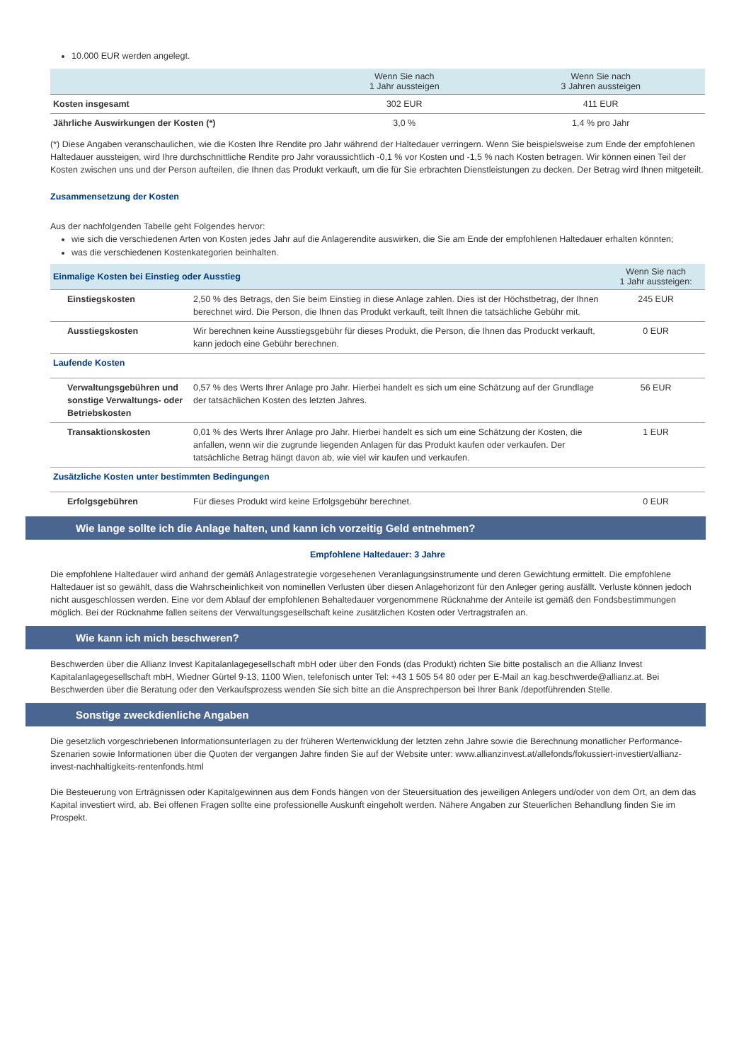10.000 EUR werden angelegt.
| | Wenn Sie nach 1 Jahr aussteigen | Wenn Sie nach 3 Jahren aussteigen |
| --- | --- | --- |
| Kosten insgesamt | 302 EUR | 411 EUR |
| Jährliche Auswirkungen der Kosten (*) | 3,0 % | 1,4 % pro Jahr |
(*) Diese Angaben veranschaulichen, wie die Kosten Ihre Rendite pro Jahr während der Haltedauer verringern. Wenn Sie beispielsweise zum Ende der empfohlenen Haltedauer aussteigen, wird Ihre durchschnittliche Rendite pro Jahr voraussichtlich -0,1 % vor Kosten und -1,5 % nach Kosten betragen. Wir können einen Teil der Kosten zwischen uns und der Person aufteilen, die Ihnen das Produkt verkauft, um die für Sie erbrachten Dienstleistungen zu decken. Der Betrag wird Ihnen mitgeteilt.
Zusammensetzung der Kosten
Aus der nachfolgenden Tabelle geht Folgendes hervor:
wie sich die verschiedenen Arten von Kosten jedes Jahr auf die Anlagerendite auswirken, die Sie am Ende der empfohlenen Haltedauer erhalten könnten;
was die verschiedenen Kostenkategorien beinhalten.
| Einmalige Kosten bei Einstieg oder Ausstieg | | Wenn Sie nach 1 Jahr aussteigen: |
| --- | --- | --- |
| Einstiegskosten | 2,50 % des Betrags, den Sie beim Einstieg in diese Anlage zahlen. Dies ist der Höchstbetrag, der Ihnen berechnet wird. Die Person, die Ihnen das Produkt verkauft, teilt Ihnen die tatsächliche Gebühr mit. | 245 EUR |
| Ausstiegskosten | Wir berechnen keine Ausstiegsgebühr für dieses Produkt, die Person, die Ihnen das Produckt verkauft, kann jedoch eine Gebühr berechnen. | 0 EUR |
| Laufende Kosten | | |
| Verwaltungsgebühren und sonstige Verwaltungs- oder Betriebskosten | 0,57 % des Werts Ihrer Anlage pro Jahr. Hierbei handelt es sich um eine Schätzung auf der Grundlage der tatsächlichen Kosten des letzten Jahres. | 56 EUR |
| Transaktionskosten | 0,01 % des Werts Ihrer Anlage pro Jahr. Hierbei handelt es sich um eine Schätzung der Kosten, die anfallen, wenn wir die zugrunde liegenden Anlagen für das Produkt kaufen oder verkaufen. Der tatsächliche Betrag hängt davon ab, wie viel wir kaufen und verkaufen. | 1 EUR |
| Zusätzliche Kosten unter bestimmten Bedingungen | | |
| Erfolgsgebühren | Für dieses Produkt wird keine Erfolgsgebühr berechnet. | 0 EUR |
Wie lange sollte ich die Anlage halten, und kann ich vorzeitig Geld entnehmen?
Empfohlene Haltedauer: 3 Jahre
Die empfohlene Haltedauer wird anhand der gemäß Anlagestrategie vorgesehenen Veranlagungsinstrumente und deren Gewichtung ermittelt. Die empfohlene Haltedauer ist so gewählt, dass die Wahrscheinlichkeit von nominellen Verlusten über diesen Anlagehorizont für den Anleger gering ausfällt. Verluste können jedoch nicht ausgeschlossen werden. Eine vor dem Ablauf der empfohlenen Behaltedauer vorgenommene Rücknahme der Anteile ist gemäß den Fondsbestimmungen möglich. Bei der Rücknahme fallen seitens der Verwaltungsgesellschaft keine zusätzlichen Kosten oder Vertragstrafen an.
Wie kann ich mich beschweren?
Beschwerden über die Allianz Invest Kapitalanlagegesellschaft mbH oder über den Fonds (das Produkt) richten Sie bitte postalisch an die Allianz Invest Kapitalanlagegesellschaft mbH, Wiedner Gürtel 9-13, 1100 Wien, telefonisch unter Tel: +43 1 505 54 80 oder per E-Mail an kag.beschwerde@allianz.at. Bei Beschwerden über die Beratung oder den Verkaufsprozess wenden Sie sich bitte an die Ansprechperson bei Ihrer Bank /depotführenden Stelle.
Sonstige zweckdienliche Angaben
Die gesetzlich vorgeschriebenen Informationsunterlagen zu der früheren Wertenwicklung der letzten zehn Jahre sowie die Berechnung monatlicher Performance-Szenarien sowie Informationen über die Quoten der vergangen Jahre finden Sie auf der Website unter: www.allianzinvest.at/allefonds/fokussiert-investiert/allianz-invest-nachhaltigkeits-rentenfonds.html
Die Besteuerung von Erträgnissen oder Kapitalgewinnen aus dem Fonds hängen von der Steuersituation des jeweiligen Anlegers und/oder von dem Ort, an dem das Kapital investiert wird, ab. Bei offenen Fragen sollte eine professionelle Auskunft eingeholt werden. Nähere Angaben zur Steuerlichen Behandlung finden Sie im Prospekt.